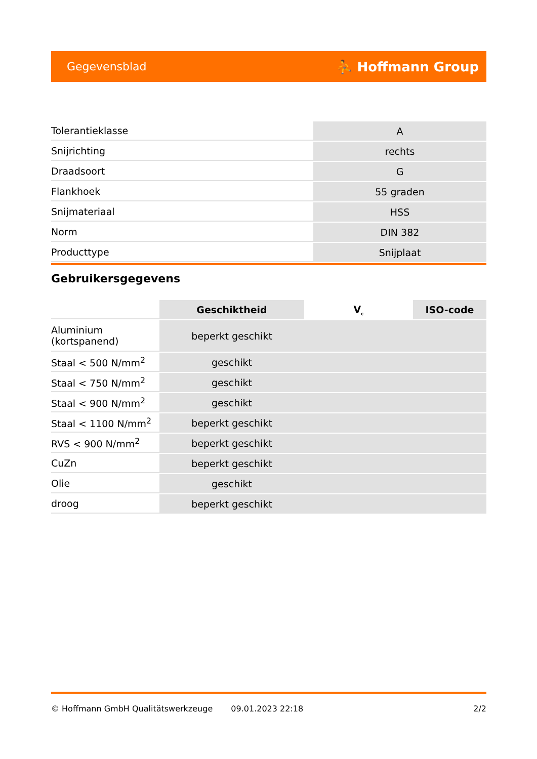Gegevensblad ⛹ Hoffmann Group
| Tolerantieklasse | A |
| Snijrichting | rechts |
| Draadsoort | G |
| Flankhoek | 55 graden |
| Snijmateriaal | HSS |
| Norm | DIN 382 |
| Producttype | Snijplaat |
Gebruikersgegevens
| | Geschiktheid | V<sub>c</sub> | ISO-code |
| --- | --- | --- | --- |
| Aluminium (kortspanend) | beperkt geschikt | | |
| Staal < 500 N/mm<sup>2</sup> | geschikt | | |
| Staal < 750 N/mm<sup>2</sup> | geschikt | | |
| Staal < 900 N/mm<sup>2</sup> | geschikt | | |
| Staal < 1100 N/mm<sup>2</sup> | beperkt geschikt | | |
| RVS < 900 N/mm<sup>2</sup> | beperkt geschikt | | |
| CuZn | beperkt geschikt | | |
| Olie | geschikt | | |
| droog | beperkt geschikt | | |
© Hoffmann GmbH Qualitätswerkzeuge 09.01.2023 22:18 2/2